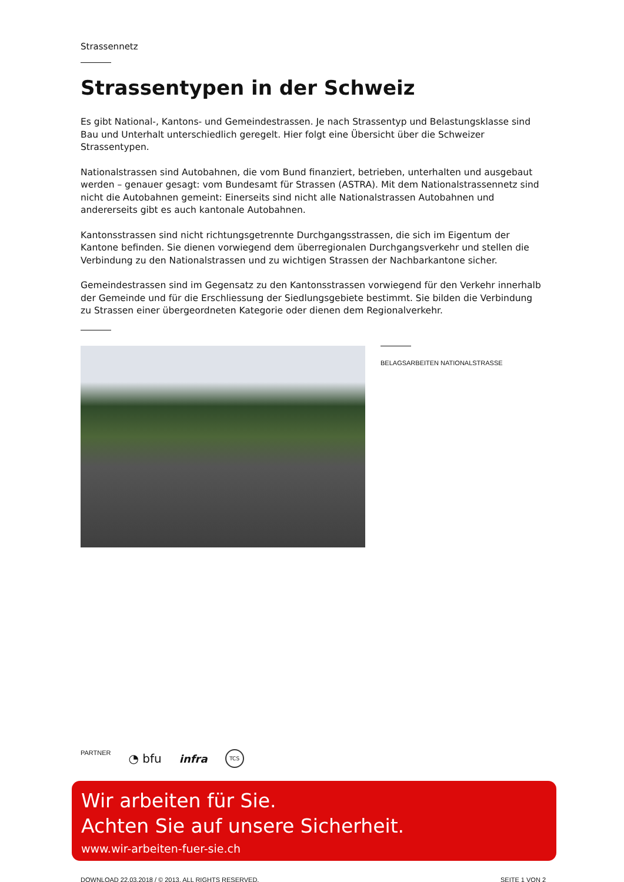Strassennetz
Strassentypen in der Schweiz
Es gibt National-, Kantons- und Gemeindestrassen. Je nach Strassentyp und Belastungsklasse sind Bau und Unterhalt unterschiedlich geregelt. Hier folgt eine Übersicht über die Schweizer Strassentypen.
Nationalstrassen sind Autobahnen, die vom Bund finanziert, betrieben, unterhalten und ausgebaut werden – genauer gesagt: vom Bundesamt für Strassen (ASTRA). Mit dem Nationalstrassennetz sind nicht die Autobahnen gemeint: Einerseits sind nicht alle Nationalstrassen Autobahnen und andererseits gibt es auch kantonale Autobahnen.
Kantonsstrassen sind nicht richtungsgetrennte Durchgangsstrassen, die sich im Eigentum der Kantone befinden. Sie dienen vorwiegend dem überregionalen Durchgangsverkehr und stellen die Verbindung zu den Nationalstrassen und zu wichtigen Strassen der Nachbarkantone sicher.
Gemeindestrassen sind im Gegensatz zu den Kantonsstrassen vorwiegend für den Verkehr innerhalb der Gemeinde und für die Erschliessung der Siedlungsgebiete bestimmt. Sie bilden die Verbindung zu Strassen einer übergeordneten Kategorie oder dienen dem Regionalverkehr.
BELAGSARBEITEN NATIONALSTRASSE
PARTNER ◔ bfu infra TCS
Wir arbeiten für Sie.
Achten Sie auf unsere Sicherheit.
www.wir-arbeiten-fuer-sie.ch
DOWNLOAD 22.03.2018 / © 2013. ALL RIGHTS RESERVED. SEITE 1 VON 2